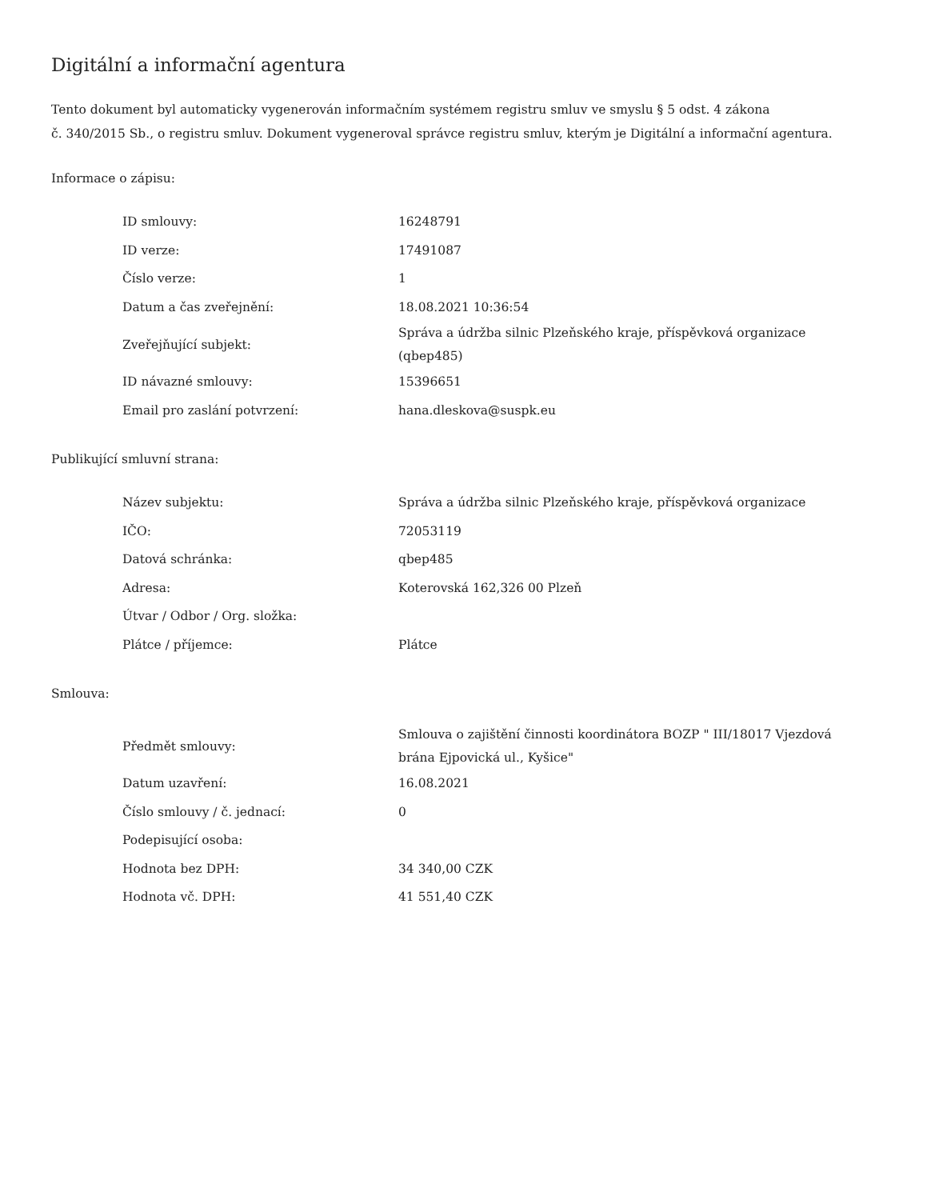Digitální a informační agentura
Tento dokument byl automaticky vygenerován informačním systémem registru smluv ve smyslu § 5 odst. 4 zákona
č. 340/2015 Sb., o registru smluv. Dokument vygeneroval správce registru smluv, kterým je Digitální a informační agentura.
Informace o zápisu:
| ID smlouvy: | 16248791 |
| ID verze: | 17491087 |
| Číslo verze: | 1 |
| Datum a čas zveřejnění: | 18.08.2021 10:36:54 |
| Zveřejňující subjekt: | Správa a údržba silnic Plzeňského kraje, příspěvková organizace (qbep485) |
| ID návazné smlouvy: | 15396651 |
| Email pro zaslání potvrzení: | hana.dleskova@suspk.eu |
Publikující smluvní strana:
| Název subjektu: | Správa a údržba silnic Plzeňského kraje, příspěvková organizace |
| IČO: | 72053119 |
| Datová schránka: | qbep485 |
| Adresa: | Koterovská 162,326 00 Plzeň |
| Útvar / Odbor / Org. složka: | |
| Plátce / příjemce: | Plátce |
Smlouva:
| Předmět smlouvy: | Smlouva o zajištění činnosti koordinátora BOZP " III/18017 Vjezdová brána Ejpovická ul., Kyšice" |
| Datum uzavření: | 16.08.2021 |
| Číslo smlouvy / č. jednací: | 0 |
| Podepisující osoba: | |
| Hodnota bez DPH: | 34 340,00 CZK |
| Hodnota vč. DPH: | 41 551,40 CZK |